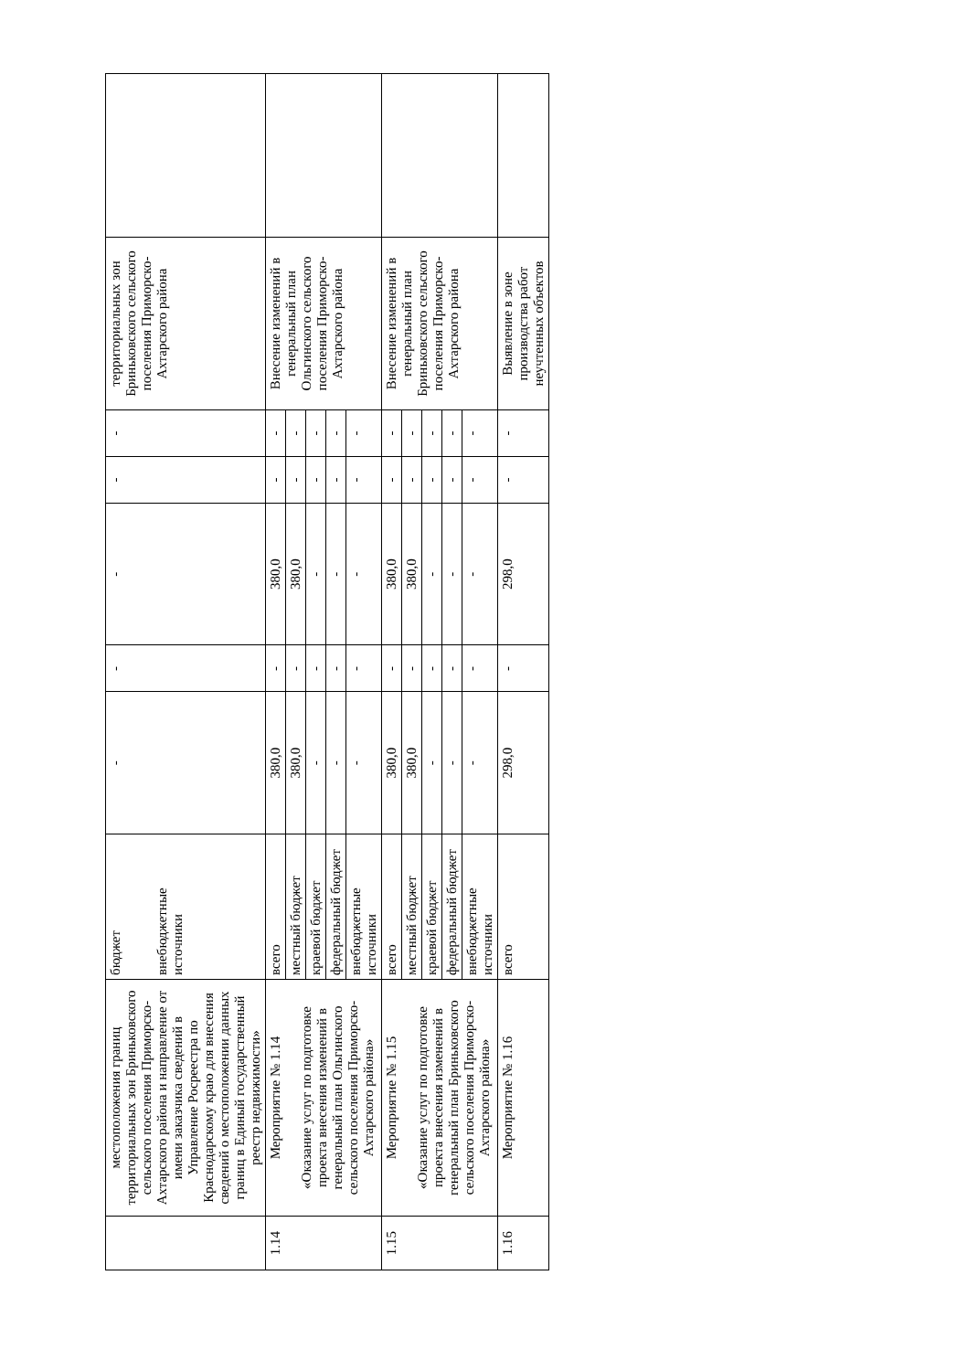| | местоположения границ территориальных зон Бриньковского сельского поселения Приморско-Ахтарского района и направление от имени заказчика сведений в Управление Росреестра по Краснодарскому краю для внесения сведений о местоположении данных границ в Единый государственный реестр недвижимости» | бюджет внебюджетные источники | - | - | - | - | - | территориальных зон Бриньковского сельского поселения Приморско-Ахтарского района | |
| 1.14 | Мероприятие № 1.14 «Оказание услуг по подготовке проекта внесения изменений в генеральный план Ольгинского сельского поселения Приморско-Ахтарского района» | всего | 380,0 | - | 380,0 | - | - | Внесение изменений в генеральный план Ольгинского сельского поселения Приморско-Ахтарского района | |
| | | местный бюджет | 380,0 | - | 380,0 | - | - | | |
| | | краевой бюджет | - | - | - | - | - | | |
| | | федеральный бюджет | - | - | - | - | - | | |
| | | внебюджетные источники | - | - | - | - | - | | |
| 1.15 | Мероприятие № 1.15 «Оказание услуг по подготовке проекта внесения изменений в генеральный план Бриньковского сельского поселения Приморско-Ахтарского района» | всего | 380,0 | - | 380,0 | - | - | Внесение изменений в генеральный план Бриньковского сельского поселения Приморско-Ахтарского района | |
| | | местный бюджет | 380,0 | - | 380,0 | - | - | | |
| | | краевой бюджет | - | - | - | - | - | | |
| | | федеральный бюджет | - | - | - | - | - | | |
| | | внебюджетные источники | - | - | - | - | - | | |
| 1.16 | Мероприятие № 1.16 | всего | 298,0 | - | 298,0 | - | - | Выявление в зоне производства работ неучтенных объектов | |